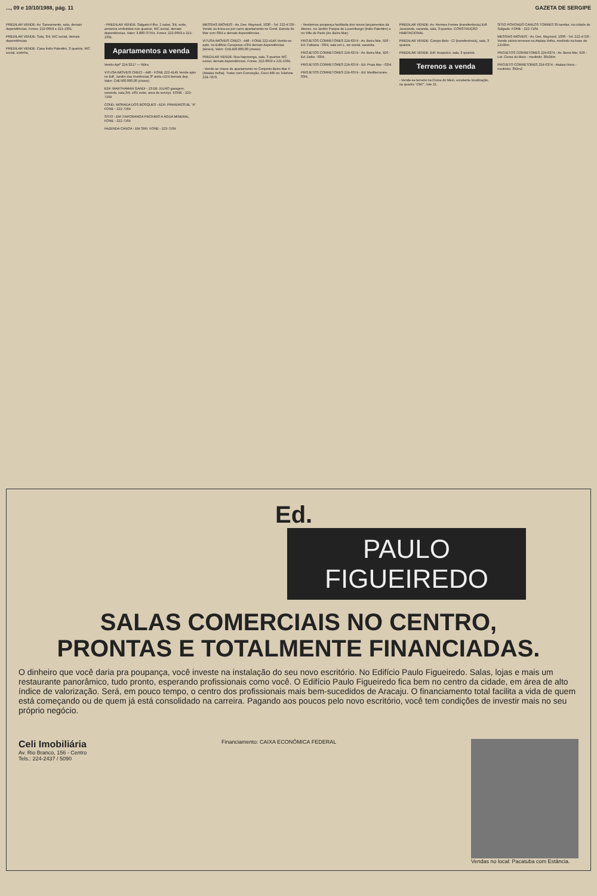..., 09 e 10/10/1988, pág. 11 GAZETA DE SERGIPE
PREDILAR VENDE: Av. Saneamento, sala, demais dependências. Fones: 222-0659 e 221-1331.
PREDILAR VENDE: Sala, 3/4, WC social, demais dependências.
PREDILAR VENDE: Casa Índio Palentim, 3 quartos, WC social, cozinha.
- PREDILAR VENDE: Salgado Filho, 2 salas, 3/4, suíte, armários embutidos nos quartos, WC social, demais dependências. Valor: 3.800 OTN's. Fones: 222-0659 e 221-1331.
Apartamentos a venda
Vendo Apt° 224-3217 — Nilza
VITUSA IMÓVEIS CRECI - 448 - FONE 222-4145 Vende apto no Edf. Jardim das Hortências 3ª anda c/2/4 demais dep. Valor: Cz$ 500.000,00 (chave)
EDF. MARTHAMAN GANDI - 13 DE JULHO garagem, varanda, sala,3/4, c/01 suíte, área de serviço. FONE - 222-7164
COND. MORADA DOS BOSQUES - EDF. PINHEIROS BL "A" FONE - 222-7164
SÍTIO - EM ITAPORANGA PROXIMO A ÁGUA MINERAL. FONE - 222-7164
FAZENDA CANOA - EM SIRI. FONE - 222-7164
MESSIAS IMÓVEIS - Av. Des. Maynard, 1036 - Tel: 222-4728 - Vende ou troca-se por carro apartamento no Cond. Estrela do Mar com 03/4 e demais dependências.
VITUSA IMÓVEIS CRECI - 448 - FONE 222-4145 Vende-se apto. no Edifício Cerejeiras c/3/4 demais dependências (térreo). Valor: Cz$ 450.000,00 (chave)
PREDILAR VENDE: Rua Itaporanga, sala, 3 quartos WC social, demais dependências. Fones: 222-0659 e 221-1331.
- Vende-se chave de apartamento no Conjunto Beira Mar II (Atalaia Velha). Tratar com Conceição, Creci 485 no Telefone 224-7873.
- Vendemos poupança facilitada dos novos lançamentos da Atenco, no Jardim Parque de Luxemburgo (Índio Palentim) e no Ville de Paris (Av. Beira Mar).
PROJETOS CORRETORES 224-6374 - Av. Beira Mar, 926 - Ed. Fabiana - 03/4, sala em L, wc social, varanda.
PROJETOS CORRETORES 224-6374 - Av. Beira Mar, 926 - Ed. Delta - 03/4.
PROJETOS CORRETORES 224-6374 - Ed. Praia Mar - 03/4.
PROJETOS CORRETORES 224-6374 - Ed. Mediterranée, 03/4.
PREDILAR VENDE: Av. Hermes Fontes (transferência) Edf. Jararanda, varanda, sala, 3 quartos. CONSTRUÇÃO HABITACIONAL
PREDILAR VENDE: Campo Belo - C/ (transferência), sala, 3 quartos.
PREDILAR VENDE: Edf. Acapulco, sala, 3 quartos.
Terrenos a venda
- Vende-se terreno na Coroa do Meio, excelente localização, na quadra "CM7", lote 21.
SÍTIO POVOADO CARLOS TORRES 35 tarefas, na cidade de Salgado. FONE - 222-7164
MESSIAS IMÓVEIS - Av. Des. Maynard, 1036 - Tel: 222-4728 - Vende vários terrenos na Atalaia Velha, medindo na base de 12x35m.
PROJETOS CORRETORES 224-6374 - Av. Beira Mar, 926 - Lot. Coroa do Meio - medindo: 30x34m
PROJETO CORRETORES 224-6374 - Atalaia Nova - medindo: 392m2
Ed.
PAULO FIGUEIREDO
SALAS COMERCIAIS NO CENTRO,
PRONTAS E TOTALMENTE FINANCIADAS.
O dinheiro que você daria pra poupança, você investe na instalação do seu novo escritório. No Edifício Paulo Figueiredo. Salas, lojas e mais um restaurante panorâmico, tudo pronto, esperando profissionais como você. O Edifício Paulo Figueiredo fica bem no centro da cidade, em área de alto índice de valorização. Será, em pouco tempo, o centro dos profissionais mais bem-sucedidos de Aracaju. O financiamento total facilita a vida de quem está começando ou de quem já está consolidado na carreira. Pagando aos poucos pelo novo escritório, você tem condições de investir mais no seu próprio negócio.
Celi Imobiliária
Av. Rio Branco, 156 - Centro
Tels.: 224-2437 / 5090
Financiamento: CAIXA ECONÔMICA FEDERAL
Vendas no local: Pacatuba com Estância.